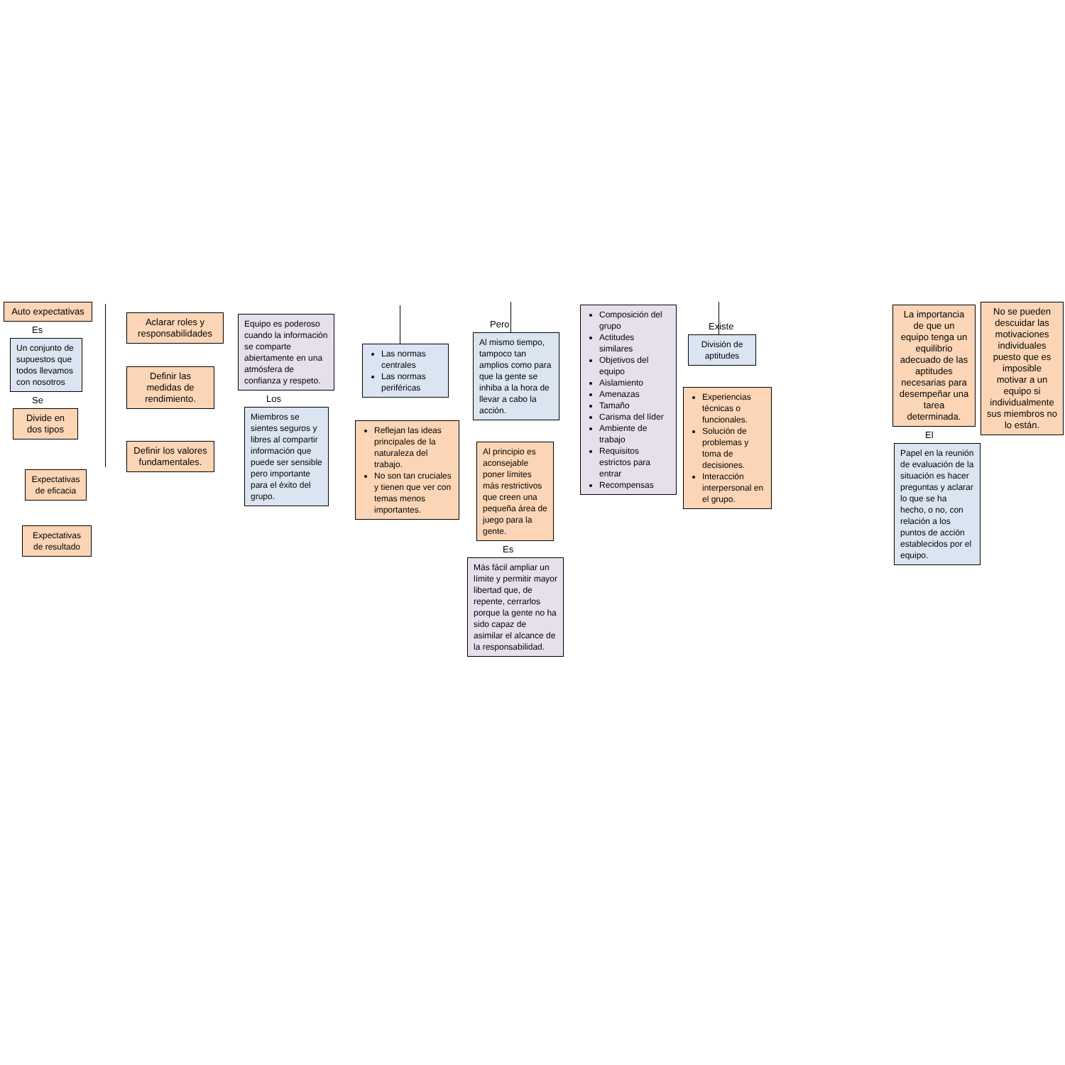Auto expectativas
Es
Un conjunto de supuestos que todos llevamos con nosotros
Se
Divide en dos tipos
Expectativas de eficacia
Expectativas de resultado
Aclarar roles y responsabilidades
Definir las medidas de rendimiento.
Definir los valores fundamentales.
Equipo es poderoso cuando la información se comparte abiertamente en una atmósfera de confianza y respeto.
Los
Miembros se sientes seguros y libres al compartir información que puede ser sensible pero importante para el éxito del grupo.
Las normas centrales
Las normas periféricas
Reflejan las ideas principales de la naturaleza del trabajo.
No son tan cruciales y tienen que ver con temas menos importantes.
Pero
Al mismo tiempo, tampoco tan amplios como para que la gente se inhiba a la hora de llevar a cabo la acción.
Al principio es aconsejable poner límites más restrictivos que creen una pequeña área de juego para la gente.
Es
Más fácil ampliar un límite y permitir mayor libertad que, de repente, cerrarlos porque la gente no ha sido capaz de asimilar el alcance de la responsabilidad.
Composición del grupo
Actitudes similares
Objetivos del equipo
Aislamiento
Amenazas
Tamaño
Carisma del líder
Ambiente de trabajo
Requisitos estrictos para entrar
Recompensas
Existe
División de aptitudes
Experiencias técnicas o funcionales.
Solución de problemas y toma de decisiones.
Interacción interpersonal en el grupo.
La importancia de que un equipo tenga un equilibrio adecuado de las aptitudes necesarias para desempeñar una tarea determinada.
El
Papel en la reunión de evaluación de la situación es hacer preguntas y aclarar lo que se ha hecho, o no, con relación a los puntos de acción establecidos por el equipo.
No se pueden descuidar las motivaciones individuales puesto que es imposible motivar a un equipo si individualmente sus miembros no lo están.